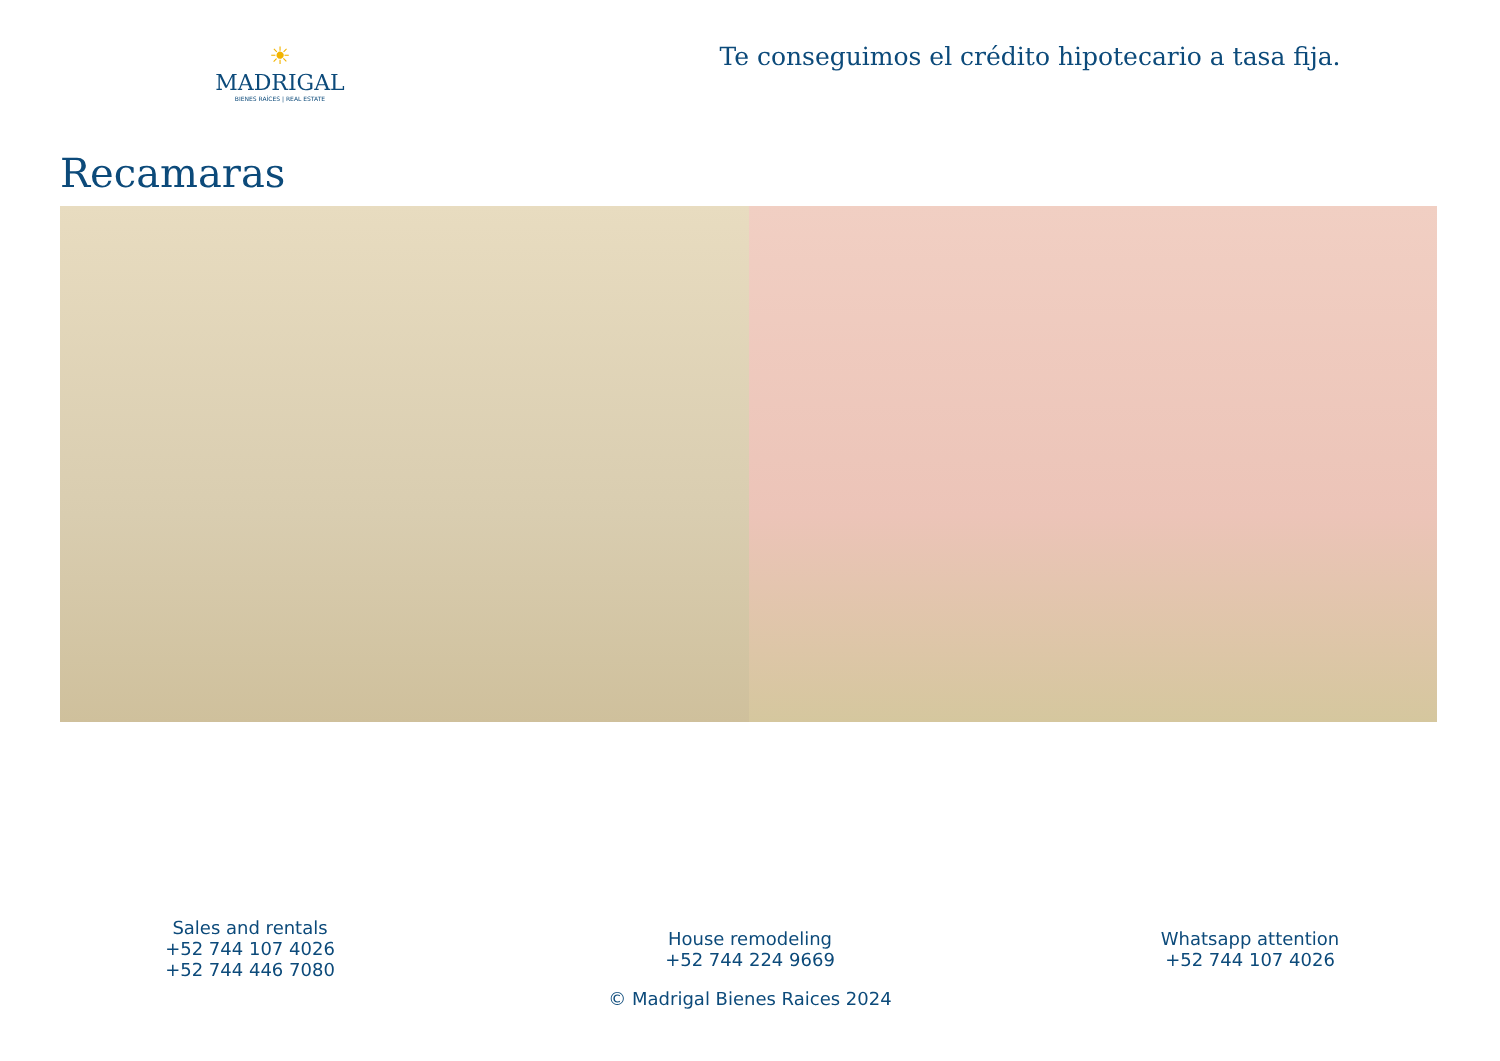☀
MADRIGAL
BIENES RAÍCES | REAL ESTATE
Te conseguimos el crédito hipotecario a tasa fija.
Recamaras
Sales and rentals
+52 744 107 4026
+52 744 446 7080
House remodeling
+52 744 224 9669
Whatsapp attention
+52 744 107 4026
© Madrigal Bienes Raices 2024